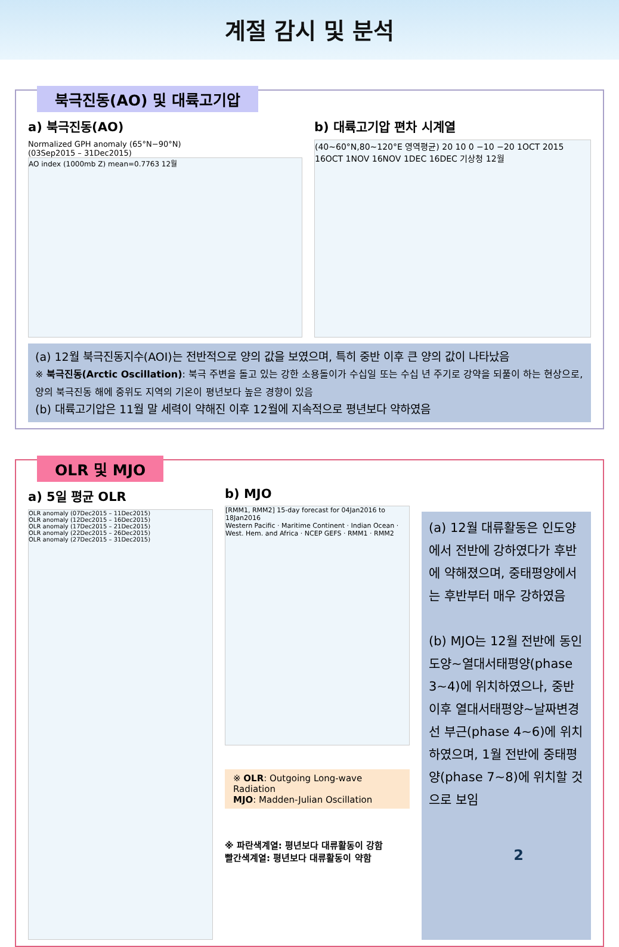계절 감시 및 분석
북극진동(AO) 및 대륙고기압
a) 북극진동(AO)
Normalized GPH anomaly (65°N−90°N)
(03Sep2015 – 31Dec2015)
AO index (1000mb Z) mean=0.7763 12월
b) 대륙고기압 편차 시계열
(40~60°N,80~120°E 영역평균) 20 10 0 −10 −20 1OCT 2015 16OCT 1NOV 16NOV 1DEC 16DEC 기상청 12월
(a) 12월 북극진동지수(AOI)는 전반적으로 양의 값을 보였으며, 특히 중반 이후 큰 양의 값이 나타났음
※ 북극진동(Arctic Oscillation): 북극 주변을 돌고 있는 강한 소용돌이가 수십일 또는 수십 년 주기로 강약을 되풀이 하는 현상으로, 양의 북극진동 해에 중위도 지역의 기온이 평년보다 높은 경향이 있음
(b) 대륙고기압은 11월 말 세력이 약해진 이후 12월에 지속적으로 평년보다 약하였음
OLR 및 MJO
a) 5일 평균 OLR
OLR anomaly (07Dec2015 – 11Dec2015)
OLR anomaly (12Dec2015 – 16Dec2015)
OLR anomaly (17Dec2015 – 21Dec2015)
OLR anomaly (22Dec2015 – 26Dec2015)
OLR anomaly (27Dec2015 – 31Dec2015)
b) MJO
[RMM1, RMM2] 15-day forecast for 04Jan2016 to 18Jan2016
Western Pacific · Maritime Continent · Indian Ocean · West. Hem. and Africa · NCEP GEFS · RMM1 · RMM2
※ OLR: Outgoing Long-wave Radiation
MJO: Madden-Julian Oscillation
※ 파란색계열: 평년보다 대류활동이 강함
빨간색계열: 평년보다 대류활동이 약함
(a) 12월 대류활동은 인도양에서 전반에 강하였다가 후반에 약해졌으며, 중태평양에서는 후반부터 매우 강하였음
(b) MJO는 12월 전반에 동인도양~열대서태평양(phase 3~4)에 위치하였으나, 중반 이후 열대서태평양~날짜변경선 부근(phase 4~6)에 위치하였으며, 1월 전반에 중태평양(phase 7~8)에 위치할 것으로 보임
2